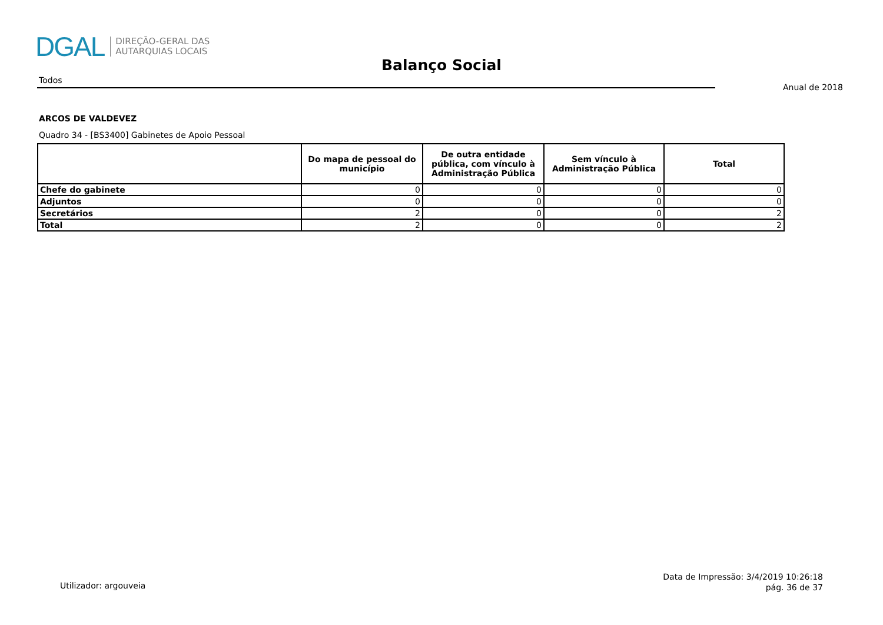DGAL
DIREÇÃO-GERAL DAS
AUTARQUIAS LOCAIS
Balanço Social
Todos
Anual de 2018
ARCOS DE VALDEVEZ
Quadro 34 - [BS3400] Gabinetes de Apoio Pessoal
| | Do mapa de pessoal do município | De outra entidade pública, com vínculo à Administração Pública | Sem vínculo à Administração Pública | Total |
| --- | --- | --- | --- | --- |
| Chefe do gabinete | 0 | 0 | 0 | 0 |
| Adjuntos | 0 | 0 | 0 | 0 |
| Secretários | 2 | 0 | 0 | 2 |
| Total | 2 | 0 | 0 | 2 |
Utilizador: argouveia
Data de Impressão: 3/4/2019 10:26:18
pág. 36 de 37